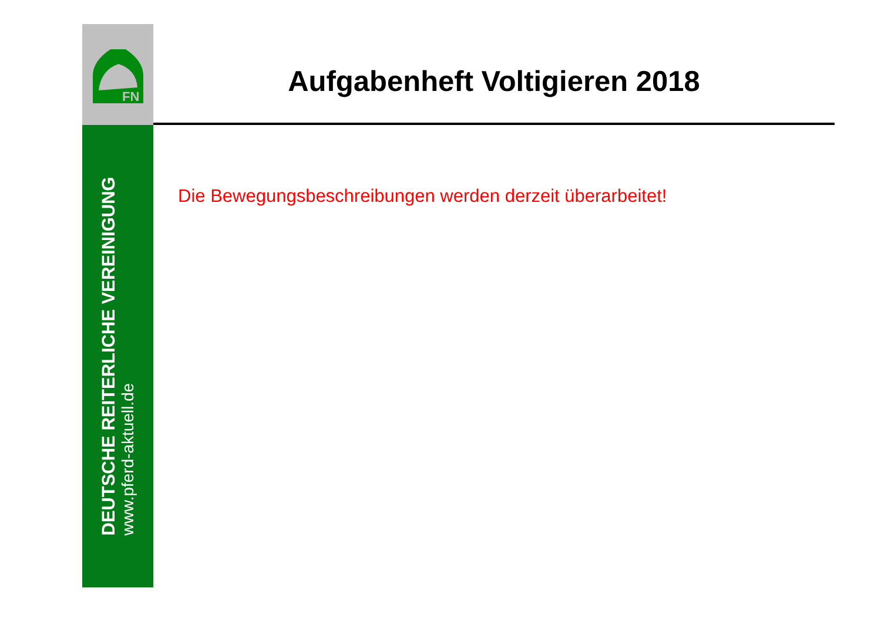FN
Aufgabenheft Voltigieren 2018
DEUTSCHE REITERLICHE VEREINIGUNG
www.pferd-aktuell.de
Die Bewegungsbeschreibungen werden derzeit überarbeitet!